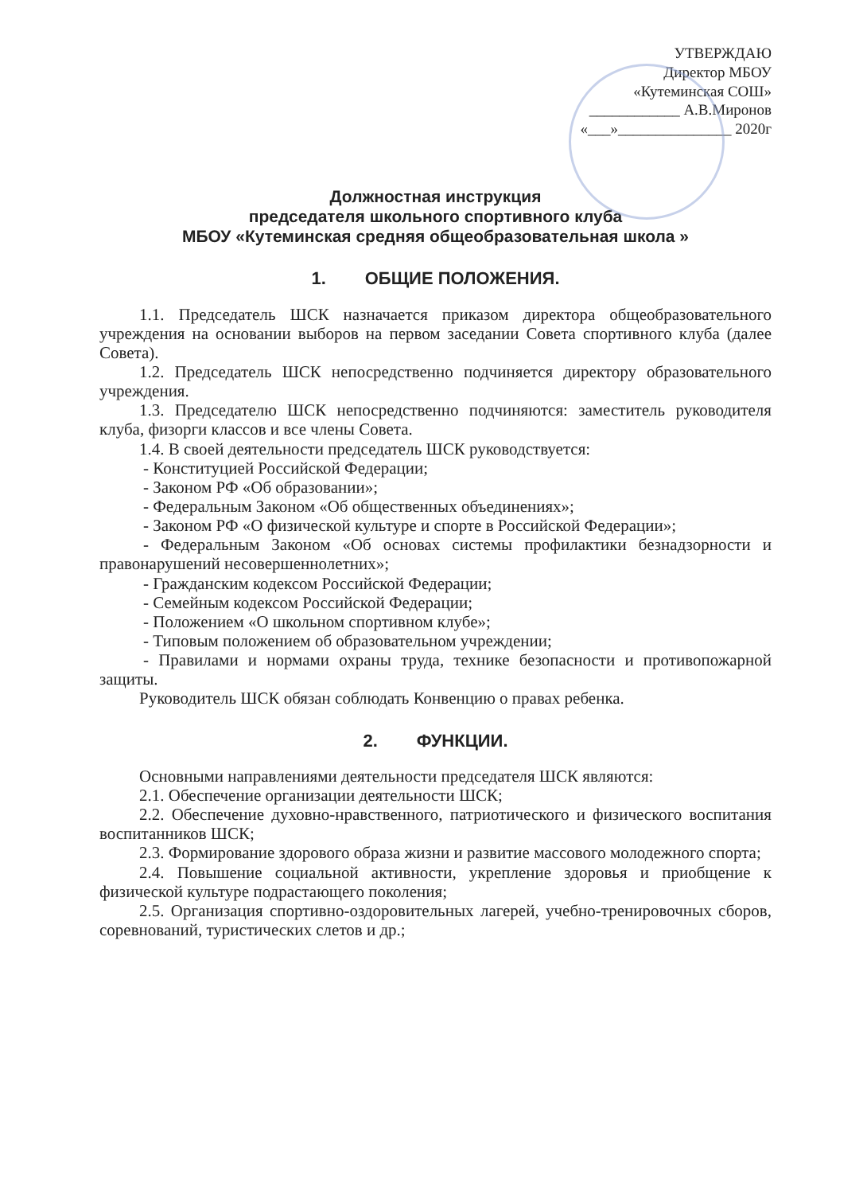УТВЕРЖДАЮ
Директор МБОУ
«Кутеминская СОШ»
____________ А.В.Миронов
«___»_______________ 2020г
Должностная инструкция
председателя школьного спортивного клуба
МБОУ «Кутеминская средняя общеобразовательная школа »
1. ОБЩИЕ ПОЛОЖЕНИЯ.
1.1. Председатель ШСК назначается приказом директора общеобразовательного учреждения на основании выборов на первом заседании Совета спортивного клуба (далее Совета).
1.2. Председатель ШСК непосредственно подчиняется директору образовательного учреждения.
1.3. Председателю ШСК непосредственно подчиняются: заместитель руководителя клуба, физорги классов и все члены Совета.
1.4. В своей деятельности председатель ШСК руководствуется:
- Конституцией Российской Федерации;
- Законом РФ «Об образовании»;
- Федеральным Законом «Об общественных объединениях»;
- Законом РФ «О физической культуре и спорте в Российской Федерации»;
- Федеральным Законом «Об основах системы профилактики безнадзорности и правонарушений несовершеннолетних»;
- Гражданским кодексом Российской Федерации;
- Семейным кодексом Российской Федерации;
- Положением «О школьном спортивном клубе»;
- Типовым положением об образовательном учреждении;
- Правилами и нормами охраны труда, технике безопасности и противопожарной защиты.
Руководитель ШСК обязан соблюдать Конвенцию о правах ребенка.
2. ФУНКЦИИ.
Основными направлениями деятельности председателя ШСК являются:
2.1. Обеспечение организации деятельности ШСК;
2.2. Обеспечение духовно-нравственного, патриотического и физического воспитания воспитанников ШСК;
2.3. Формирование здорового образа жизни и развитие массового молодежного спорта;
2.4. Повышение социальной активности, укрепление здоровья и приобщение к физической культуре подрастающего поколения;
2.5. Организация спортивно-оздоровительных лагерей, учебно-тренировочных сборов, соревнований, туристических слетов и др.;